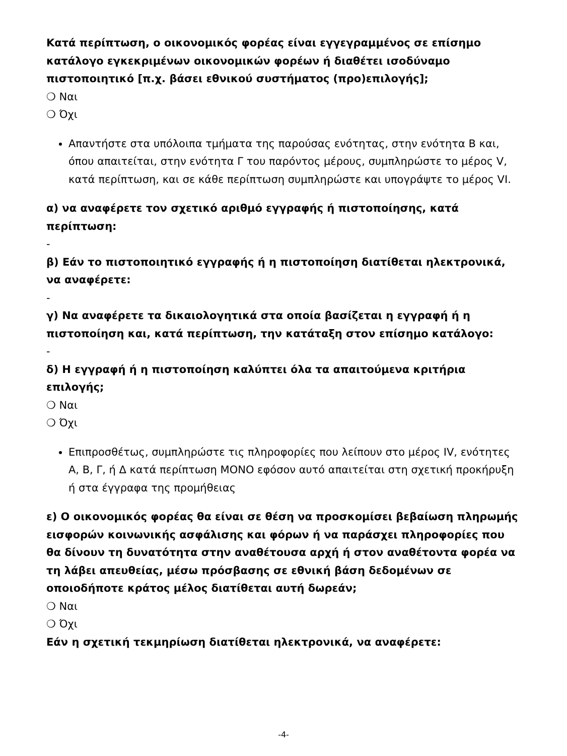Κατά περίπτωση, ο οικονομικός φορέας είναι εγγεγραμμένος σε επίσημο κατάλογο εγκεκριμένων οικονομικών φορέων ή διαθέτει ισοδύναμο πιστοποιητικό [π.χ. βάσει εθνικού συστήματος (προ)επιλογής];
❍ Ναι
❍ Όχι
Απαντήστε στα υπόλοιπα τμήματα της παρούσας ενότητας, στην ενότητα Β και, όπου απαιτείται, στην ενότητα Γ του παρόντος μέρους, συμπληρώστε το μέρος V, κατά περίπτωση, και σε κάθε περίπτωση συμπληρώστε και υπογράψτε το μέρος VI.
α) να αναφέρετε τον σχετικό αριθμό εγγραφής ή πιστοποίησης, κατά περίπτωση:
-
β) Εάν το πιστοποιητικό εγγραφής ή η πιστοποίηση διατίθεται ηλεκτρονικά, να αναφέρετε:
-
γ) Να αναφέρετε τα δικαιολογητικά στα οποία βασίζεται η εγγραφή ή η πιστοποίηση και, κατά περίπτωση, την κατάταξη στον επίσημο κατάλογο:
-
δ) Η εγγραφή ή η πιστοποίηση καλύπτει όλα τα απαιτούμενα κριτήρια επιλογής;
❍ Ναι
❍ Όχι
Επιπροσθέτως, συμπληρώστε τις πληροφορίες που λείπουν στο μέρος IV, ενότητες Α, Β, Γ, ή Δ κατά περίπτωση ΜΟΝΟ εφόσον αυτό απαιτείται στη σχετική προκήρυξη ή στα έγγραφα της προμήθειας
ε) Ο οικονομικός φορέας θα είναι σε θέση να προσκομίσει βεβαίωση πληρωμής εισφορών κοινωνικής ασφάλισης και φόρων ή να παράσχει πληροφορίες που θα δίνουν τη δυνατότητα στην αναθέτουσα αρχή ή στον αναθέτοντα φορέα να τη λάβει απευθείας, μέσω πρόσβασης σε εθνική βάση δεδομένων σε οποιοδήποτε κράτος μέλος διατίθεται αυτή δωρεάν;
❍ Ναι
❍ Όχι
Εάν η σχετική τεκμηρίωση διατίθεται ηλεκτρονικά, να αναφέρετε:
-4-